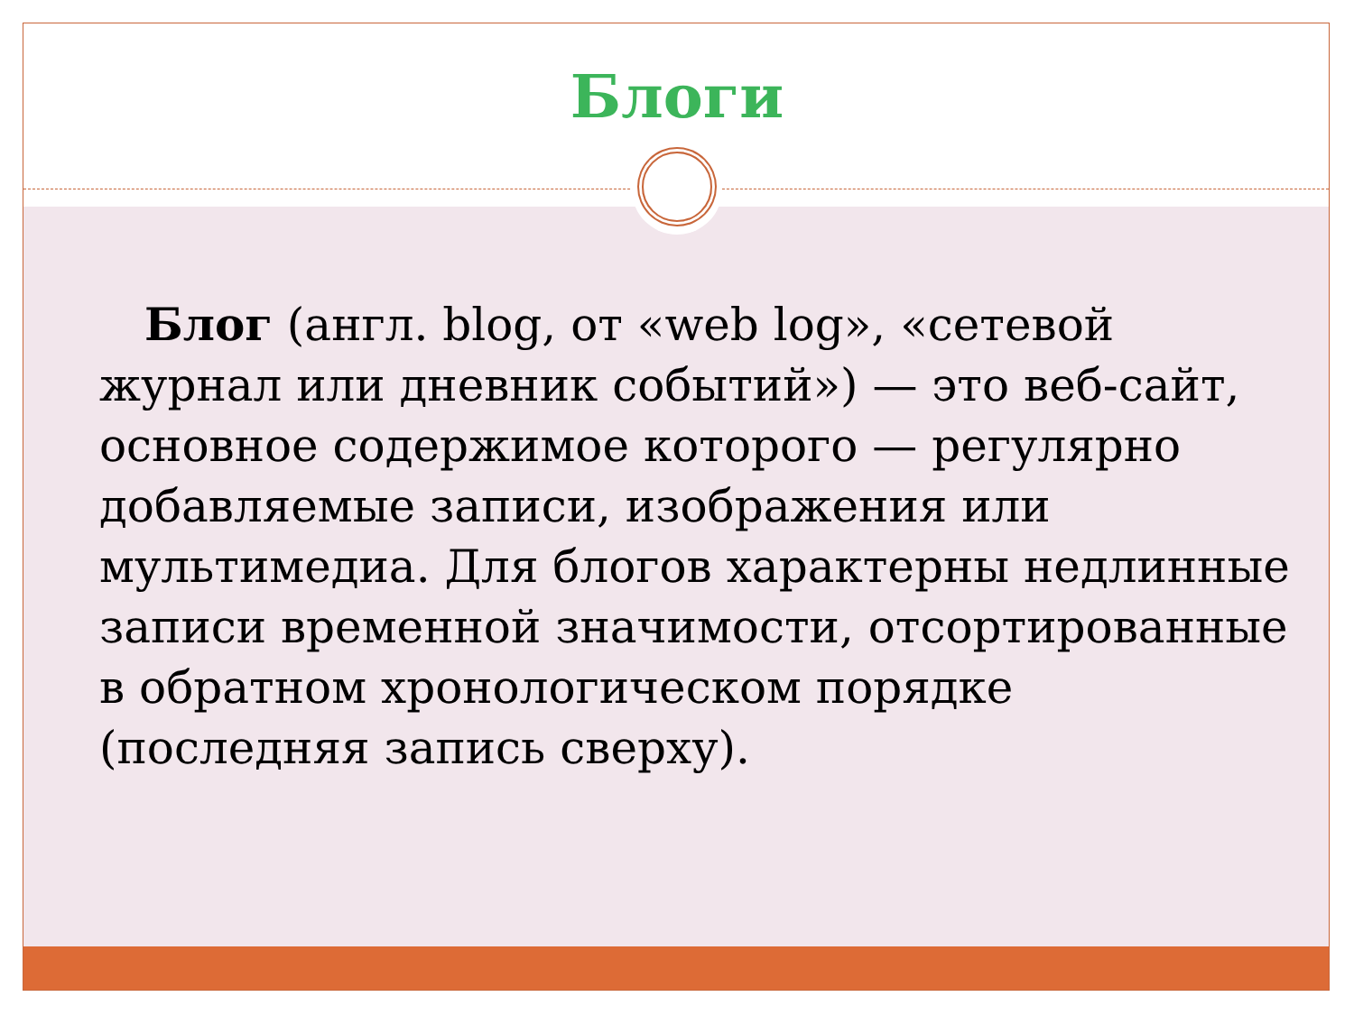Блоги
Блог (англ. blog, от «web log», «сетевой журнал или дневник событий») — это веб-сайт, основное содержимое которого — регулярно добавляемые записи, изображения или мультимедиа. Для блогов характерны недлинные записи временной значимости, отсортированные в обратном хронологическом порядке (последняя запись сверху).